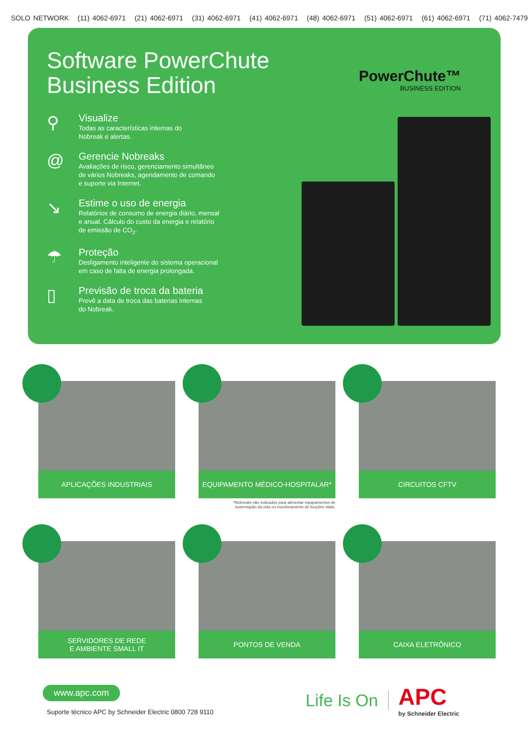SOLO NETWORK (11) 4062-6971 (21) 4062-6971 (31) 4062-6971 (41) 4062-6971 (48) 4062-6971 (51) 4062-6971 (61) 4062-6971 (71) 4062-7479
Software PowerChute Business Edition
⚲
Visualize
Todas as características internas do
Nobreak e alertas.
@
Gerencie Nobreaks
Avaliações de risco, gerenciamento simultâneo
de vários Nobreaks, agendamento de comando
e suporte via Internet.
↘
Estime o uso de energia
Relatórios de consumo de energia diário, mensal
e anual. Cálculo do custo da energia e relatório
de emissão de CO<sub>2</sub>.
☂
Proteção
Desligamento inteligente do sistema operacional
em caso de falta de energia prolongada.
▯
Previsão de troca da bateria
Prevê a data de troca das baterias internas
do Nobreak.
PowerChute™
BUSINESS EDITION
APLICAÇÕES INDUSTRIAIS
EQUIPAMENTO MÉDICO-HOSPITALAR*
*Nobreaks não indicados para alimentar equipamentos de
sustentação da vida ou monitoramento de funções vitais.
CIRCUITOS CFTV
SERVIDORES DE REDE
E AMBIENTE SMALL IT
PONTOS DE VENDA
CAIXA ELETRÔNICO
www.apc.com
Suporte técnico APC by Schneider Electric 0800 728 9110
Life Is On
APC
by Schneider Electric